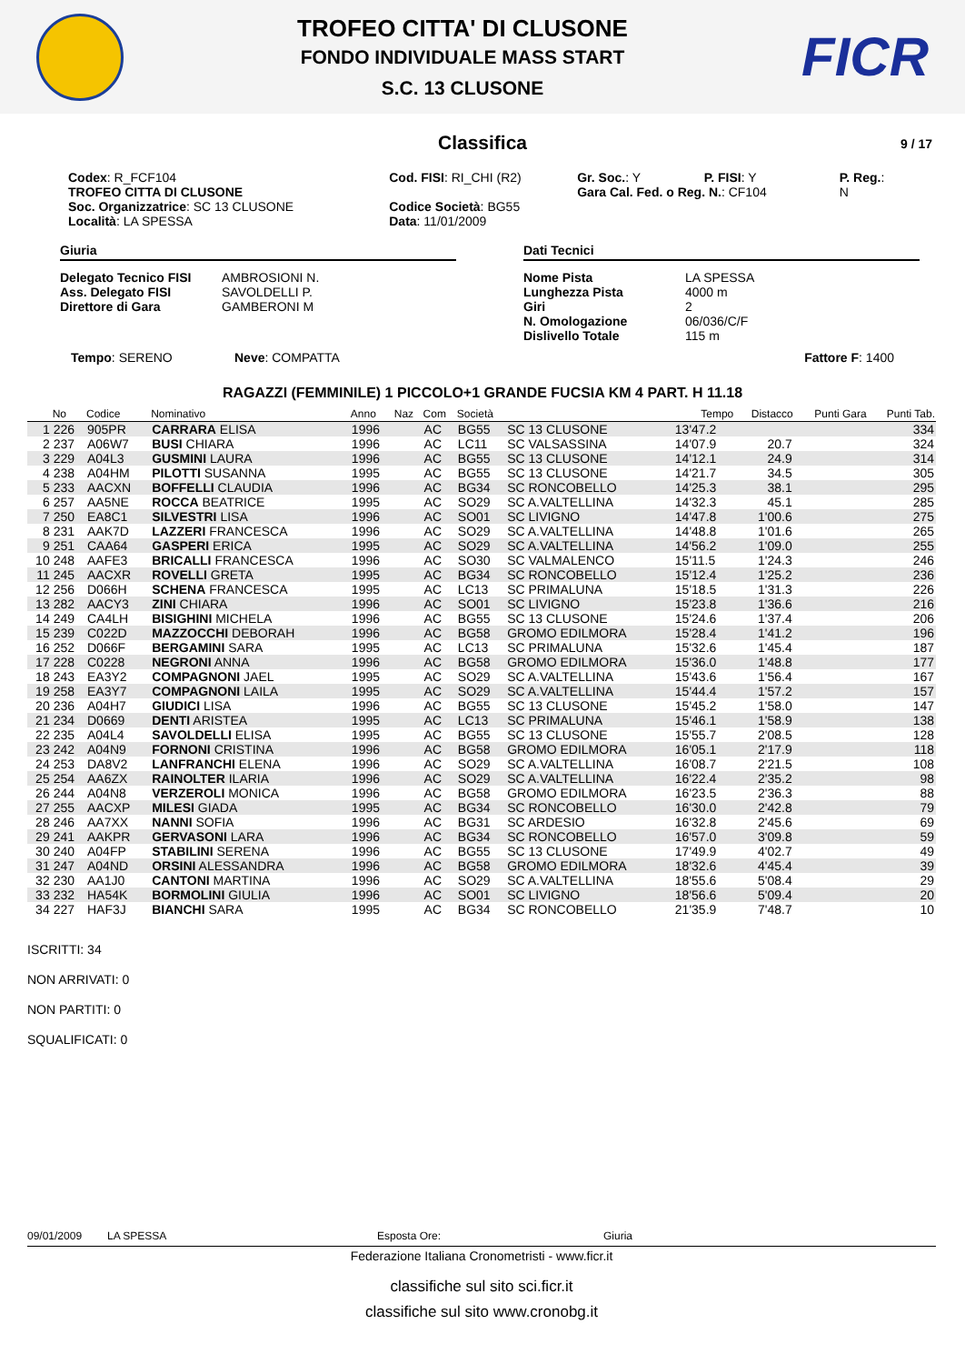TROFEO CITTA' DI CLUSONE
FONDO INDIVIDUALE MASS START
S.C. 13 CLUSONE
FICR
Classifica 9 / 17
Codex: R_FCF104
TROFEO CITTA DI CLUSONE
Soc. Organizzatrice: SC 13 CLUSONE
Località: LA SPESSA
Cod. FISI: RI_CHI (R2)
Codice Società: BG55
Data: 11/01/2009
Gr. Soc.: Y P. FISI: Y
Gara Cal. Fed. o Reg. N.: CF104
P. Reg.: N
Giuria
Delegato Tecnico FISI AMBROSIONI N. Ass. Delegato FISI SAVOLDELLI P. Direttore di Gara GAMBERONI M
Dati Tecnici
Nome Pista LA SPESSA Lunghezza Pista 4000 m Giri 2 N. Omologazione 06/036/C/F Dislivello Totale 115 m
Tempo: SERENO Neve: COMPATTA Fattore F: 1400
RAGAZZI (FEMMINILE) 1 PICCOLO+1 GRANDE FUCSIA KM 4 PART. H 11.18
| | No | Codice | Nominativo | Anno | Naz | Com | Società | | Tempo | Distacco | Punti Gara | Punti Tab. |
| --- | --- | --- | --- | --- | --- | --- | --- | --- | --- | --- | --- | --- |
| 1 | 226 | 905PR | CARRARA ELISA | 1996 | | AC | BG55 | SC 13 CLUSONE | 13'47.2 | | | 334 |
| 2 | 237 | A06W7 | BUSI CHIARA | 1996 | | AC | LC11 | SC VALSASSINA | 14'07.9 | 20.7 | | 324 |
| 3 | 229 | A04L3 | GUSMINI LAURA | 1996 | | AC | BG55 | SC 13 CLUSONE | 14'12.1 | 24.9 | | 314 |
| 4 | 238 | A04HM | PILOTTI SUSANNA | 1995 | | AC | BG55 | SC 13 CLUSONE | 14'21.7 | 34.5 | | 305 |
| 5 | 233 | AACXN | BOFFELLI CLAUDIA | 1996 | | AC | BG34 | SC RONCOBELLO | 14'25.3 | 38.1 | | 295 |
| 6 | 257 | AA5NE | ROCCA BEATRICE | 1995 | | AC | SO29 | SC A.VALTELLINA | 14'32.3 | 45.1 | | 285 |
| 7 | 250 | EA8C1 | SILVESTRI LISA | 1996 | | AC | SO01 | SC LIVIGNO | 14'47.8 | 1'00.6 | | 275 |
| 8 | 231 | AAK7D | LAZZERI FRANCESCA | 1996 | | AC | SO29 | SC A.VALTELLINA | 14'48.8 | 1'01.6 | | 265 |
| 9 | 251 | CAA64 | GASPERI ERICA | 1995 | | AC | SO29 | SC A.VALTELLINA | 14'56.2 | 1'09.0 | | 255 |
| 10 | 248 | AAFE3 | BRICALLI FRANCESCA | 1996 | | AC | SO30 | SC VALMALENCO | 15'11.5 | 1'24.3 | | 246 |
| 11 | 245 | AACXR | ROVELLI GRETA | 1995 | | AC | BG34 | SC RONCOBELLO | 15'12.4 | 1'25.2 | | 236 |
| 12 | 256 | D066H | SCHENA FRANCESCA | 1995 | | AC | LC13 | SC PRIMALUNA | 15'18.5 | 1'31.3 | | 226 |
| 13 | 282 | AACY3 | ZINI CHIARA | 1996 | | AC | SO01 | SC LIVIGNO | 15'23.8 | 1'36.6 | | 216 |
| 14 | 249 | CA4LH | BISIGHINI MICHELA | 1996 | | AC | BG55 | SC 13 CLUSONE | 15'24.6 | 1'37.4 | | 206 |
| 15 | 239 | C022D | MAZZOCCHI DEBORAH | 1996 | | AC | BG58 | GROMO EDILMORA | 15'28.4 | 1'41.2 | | 196 |
| 16 | 252 | D066F | BERGAMINI SARA | 1995 | | AC | LC13 | SC PRIMALUNA | 15'32.6 | 1'45.4 | | 187 |
| 17 | 228 | C0228 | NEGRONI ANNA | 1996 | | AC | BG58 | GROMO EDILMORA | 15'36.0 | 1'48.8 | | 177 |
| 18 | 243 | EA3Y2 | COMPAGNONI JAEL | 1995 | | AC | SO29 | SC A.VALTELLINA | 15'43.6 | 1'56.4 | | 167 |
| 19 | 258 | EA3Y7 | COMPAGNONI LAILA | 1995 | | AC | SO29 | SC A.VALTELLINA | 15'44.4 | 1'57.2 | | 157 |
| 20 | 236 | A04H7 | GIUDICI LISA | 1996 | | AC | BG55 | SC 13 CLUSONE | 15'45.2 | 1'58.0 | | 147 |
| 21 | 234 | D0669 | DENTI ARISTEA | 1995 | | AC | LC13 | SC PRIMALUNA | 15'46.1 | 1'58.9 | | 138 |
| 22 | 235 | A04L4 | SAVOLDELLI ELISA | 1995 | | AC | BG55 | SC 13 CLUSONE | 15'55.7 | 2'08.5 | | 128 |
| 23 | 242 | A04N9 | FORNONI CRISTINA | 1996 | | AC | BG58 | GROMO EDILMORA | 16'05.1 | 2'17.9 | | 118 |
| 24 | 253 | DA8V2 | LANFRANCHI ELENA | 1996 | | AC | SO29 | SC A.VALTELLINA | 16'08.7 | 2'21.5 | | 108 |
| 25 | 254 | AA6ZX | RAINOLTER ILARIA | 1996 | | AC | SO29 | SC A.VALTELLINA | 16'22.4 | 2'35.2 | | 98 |
| 26 | 244 | A04N8 | VERZEROLI MONICA | 1996 | | AC | BG58 | GROMO EDILMORA | 16'23.5 | 2'36.3 | | 88 |
| 27 | 255 | AACXP | MILESI GIADA | 1995 | | AC | BG34 | SC RONCOBELLO | 16'30.0 | 2'42.8 | | 79 |
| 28 | 246 | AA7XX | NANNI SOFIA | 1996 | | AC | BG31 | SC ARDESIO | 16'32.8 | 2'45.6 | | 69 |
| 29 | 241 | AAKPR | GERVASONI LARA | 1996 | | AC | BG34 | SC RONCOBELLO | 16'57.0 | 3'09.8 | | 59 |
| 30 | 240 | A04FP | STABILINI SERENA | 1996 | | AC | BG55 | SC 13 CLUSONE | 17'49.9 | 4'02.7 | | 49 |
| 31 | 247 | A04ND | ORSINI ALESSANDRA | 1996 | | AC | BG58 | GROMO EDILMORA | 18'32.6 | 4'45.4 | | 39 |
| 32 | 230 | AA1J0 | CANTONI MARTINA | 1996 | | AC | SO29 | SC A.VALTELLINA | 18'55.6 | 5'08.4 | | 29 |
| 33 | 232 | HA54K | BORMOLINI GIULIA | 1996 | | AC | SO01 | SC LIVIGNO | 18'56.6 | 5'09.4 | | 20 |
| 34 | 227 | HAF3J | BIANCHI SARA | 1995 | | AC | BG34 | SC RONCOBELLO | 21'35.9 | 7'48.7 | | 10 |
ISCRITTI: 34
NON ARRIVATI: 0
NON PARTITI: 0
SQUALIFICATI: 0
09/01/2009 LA SPESSA Esposta Ore: Giuria
Federazione Italiana Cronometristi - www.ficr.it
classifiche sul sito sci.ficr.it
classifiche sul sito www.cronobg.it